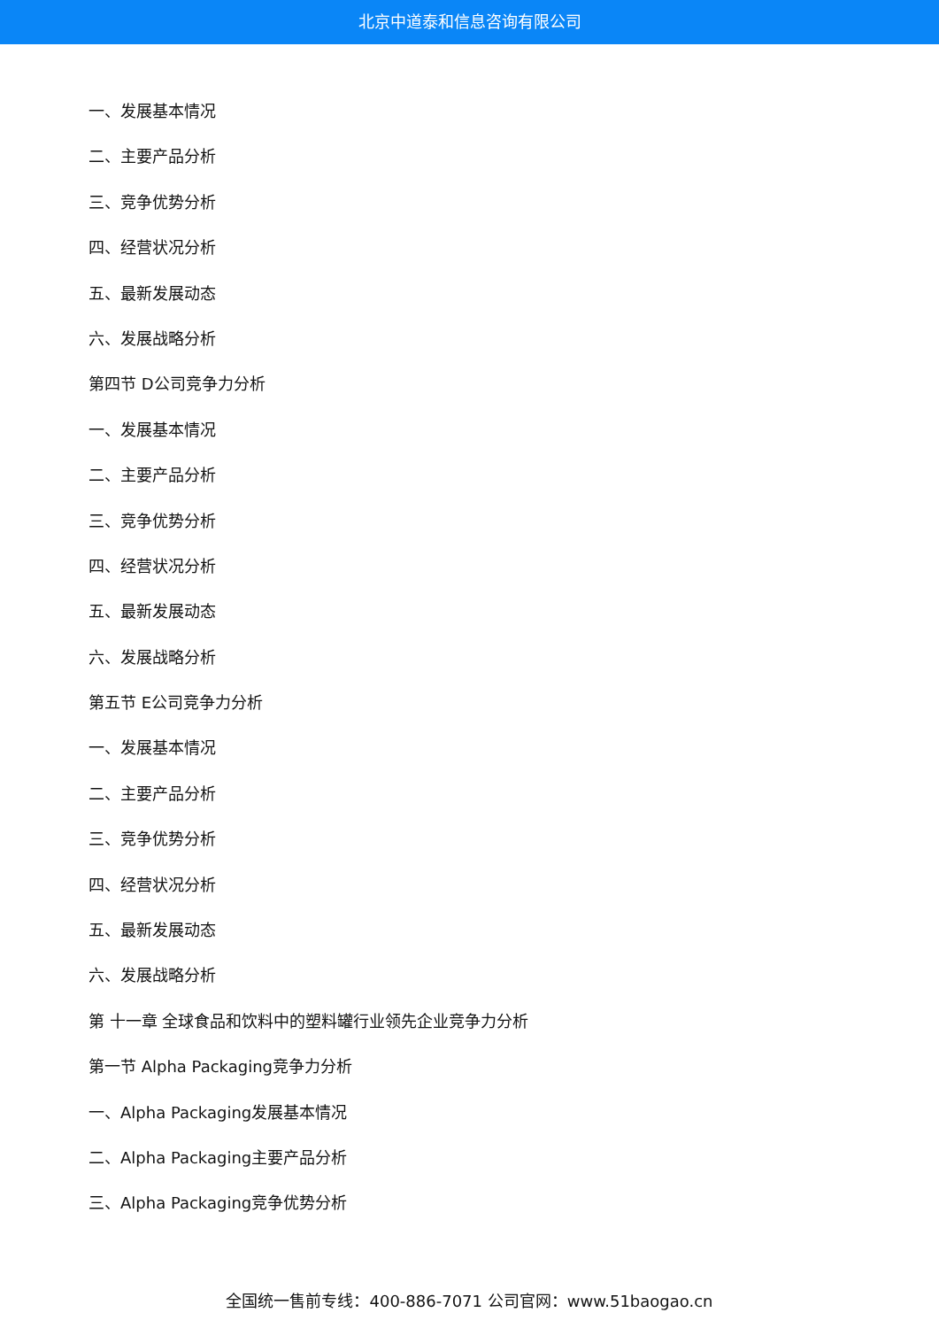北京中道泰和信息咨询有限公司
一、发展基本情况
二、主要产品分析
三、竞争优势分析
四、经营状况分析
五、最新发展动态
六、发展战略分析
第四节 D公司竞争力分析
一、发展基本情况
二、主要产品分析
三、竞争优势分析
四、经营状况分析
五、最新发展动态
六、发展战略分析
第五节 E公司竞争力分析
一、发展基本情况
二、主要产品分析
三、竞争优势分析
四、经营状况分析
五、最新发展动态
六、发展战略分析
第 十一章 全球食品和饮料中的塑料罐行业领先企业竞争力分析
第一节 Alpha Packaging竞争力分析
一、Alpha Packaging发展基本情况
二、Alpha Packaging主要产品分析
三、Alpha Packaging竞争优势分析
全国统一售前专线：400-886-7071 公司官网：www.51baogao.cn